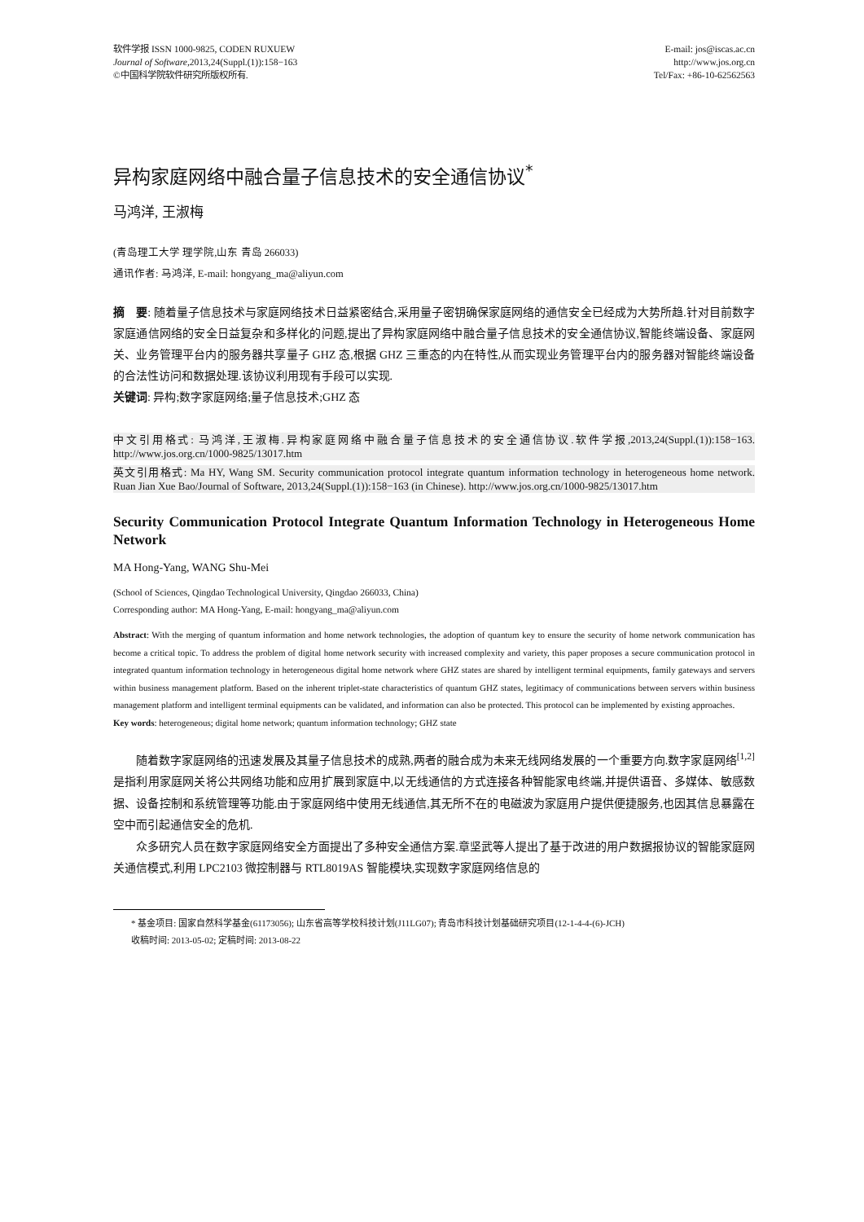软件学报 ISSN 1000-9825, CODEN RUXUEW
Journal of Software,2013,24(Suppl.(1)):158−163
©中国科学院软件研究所版权所有.
E-mail: jos@iscas.ac.cn
http://www.jos.org.cn
Tel/Fax: +86-10-62562563
异构家庭网络中融合量子信息技术的安全通信协议<sup>*</sup>
马鸿洋, 王淑梅
(青岛理工大学 理学院,山东 青岛 266033)
通讯作者: 马鸿洋, E-mail: hongyang_ma@aliyun.com
摘　要: 随着量子信息技术与家庭网络技术日益紧密结合,采用量子密钥确保家庭网络的通信安全已经成为大势所趋.针对目前数字家庭通信网络的安全日益复杂和多样化的问题,提出了异构家庭网络中融合量子信息技术的安全通信协议,智能终端设备、家庭网关、业务管理平台内的服务器共享量子 GHZ 态,根据 GHZ 三重态的内在特性,从而实现业务管理平台内的服务器对智能终端设备的合法性访问和数据处理.该协议利用现有手段可以实现.
关键词: 异构;数字家庭网络;量子信息技术;GHZ 态
中文引用格式: 马鸿洋,王淑梅.异构家庭网络中融合量子信息技术的安全通信协议.软件学报,2013,24(Suppl.(1)):158−163. http://www.jos.org.cn/1000-9825/13017.htm
英文引用格式: Ma HY, Wang SM. Security communication protocol integrate quantum information technology in heterogeneous home network. Ruan Jian Xue Bao/Journal of Software, 2013,24(Suppl.(1)):158−163 (in Chinese). http://www.jos.org.cn/1000-9825/13017.htm
Security Communication Protocol Integrate Quantum Information Technology in Heterogeneous Home Network
MA Hong-Yang, WANG Shu-Mei
(School of Sciences, Qingdao Technological University, Qingdao 266033, China)
Corresponding author: MA Hong-Yang, E-mail: hongyang_ma@aliyun.com
Abstract: With the merging of quantum information and home network technologies, the adoption of quantum key to ensure the security of home network communication has become a critical topic. To address the problem of digital home network security with increased complexity and variety, this paper proposes a secure communication protocol in integrated quantum information technology in heterogeneous digital home network where GHZ states are shared by intelligent terminal equipments, family gateways and servers within business management platform. Based on the inherent triplet-state characteristics of quantum GHZ states, legitimacy of communications between servers within business management platform and intelligent terminal equipments can be validated, and information can also be protected. This protocol can be implemented by existing approaches.
Key words: heterogeneous; digital home network; quantum information technology; GHZ state
随着数字家庭网络的迅速发展及其量子信息技术的成熟,两者的融合成为未来无线网络发展的一个重要方向.数字家庭网络<sup>[1,2]</sup>是指利用家庭网关将公共网络功能和应用扩展到家庭中,以无线通信的方式连接各种智能家电终端,并提供语音、多媒体、敏感数据、设备控制和系统管理等功能.由于家庭网络中使用无线通信,其无所不在的电磁波为家庭用户提供便捷服务,也因其信息暴露在空中而引起通信安全的危机.
众多研究人员在数字家庭网络安全方面提出了多种安全通信方案.章坚武等人提出了基于改进的用户数据报协议的智能家庭网关通信模式,利用 LPC2103 微控制器与 RTL8019AS 智能模块,实现数字家庭网络信息的
  * 基金项目: 国家自然科学基金(61173056); 山东省高等学校科技计划(J11LG07); 青岛市科技计划基础研究项目(12-1-4-4-(6)-JCH)
  收稿时间: 2013-05-02; 定稿时间: 2013-08-22